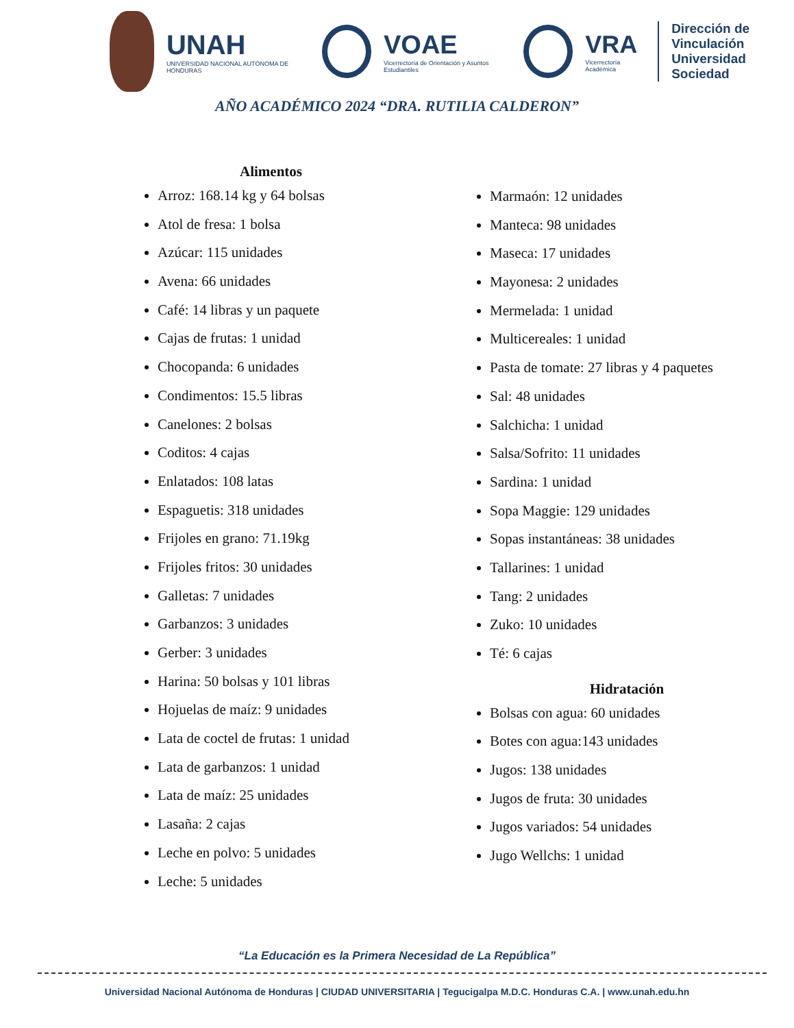UNAH
UNIVERSIDAD NACIONAL AUTÓNOMA DE HONDURAS
VOAE
Vicerrectoría de Orientación y Asuntos Estudiantiles
VRA
Vicerrectoría Académica
Dirección de
Vinculación
Universidad Sociedad
AÑO ACADÉMICO 2024 “DRA. RUTILIA CALDERON”
Alimentos
Arroz: 168.14 kg y 64 bolsas
Atol de fresa: 1 bolsa
Azúcar: 115 unidades
Avena: 66 unidades
Café: 14 libras y un paquete
Cajas de frutas: 1 unidad
Chocopanda: 6 unidades
Condimentos: 15.5 libras
Canelones: 2 bolsas
Coditos: 4 cajas
Enlatados: 108 latas
Espaguetis: 318 unidades
Frijoles en grano: 71.19kg
Frijoles fritos: 30 unidades
Galletas: 7 unidades
Garbanzos: 3 unidades
Gerber: 3 unidades
Harina: 50 bolsas y 101 libras
Hojuelas de maíz: 9 unidades
Lata de coctel de frutas: 1 unidad
Lata de garbanzos: 1 unidad
Lata de maíz: 25 unidades
Lasaña: 2 cajas
Leche en polvo: 5 unidades
Leche: 5 unidades
Marmaón: 12 unidades
Manteca: 98 unidades
Maseca: 17 unidades
Mayonesa: 2 unidades
Mermelada: 1 unidad
Multicereales: 1 unidad
Pasta de tomate: 27 libras y 4 paquetes
Sal: 48 unidades
Salchicha: 1 unidad
Salsa/Sofrito: 11 unidades
Sardina: 1 unidad
Sopa Maggie: 129 unidades
Sopas instantáneas: 38 unidades
Tallarines: 1 unidad
Tang: 2 unidades
Zuko: 10 unidades
Té: 6 cajas
Hidratación
Bolsas con agua: 60 unidades
Botes con agua:143 unidades
Jugos: 138 unidades
Jugos de fruta: 30 unidades
Jugos variados: 54 unidades
Jugo Wellchs: 1 unidad
“La Educación es la Primera Necesidad de La República”
Universidad Nacional Autónoma de Honduras | CIUDAD UNIVERSITARIA | Tegucigalpa M.D.C. Honduras C.A. | www.unah.edu.hn